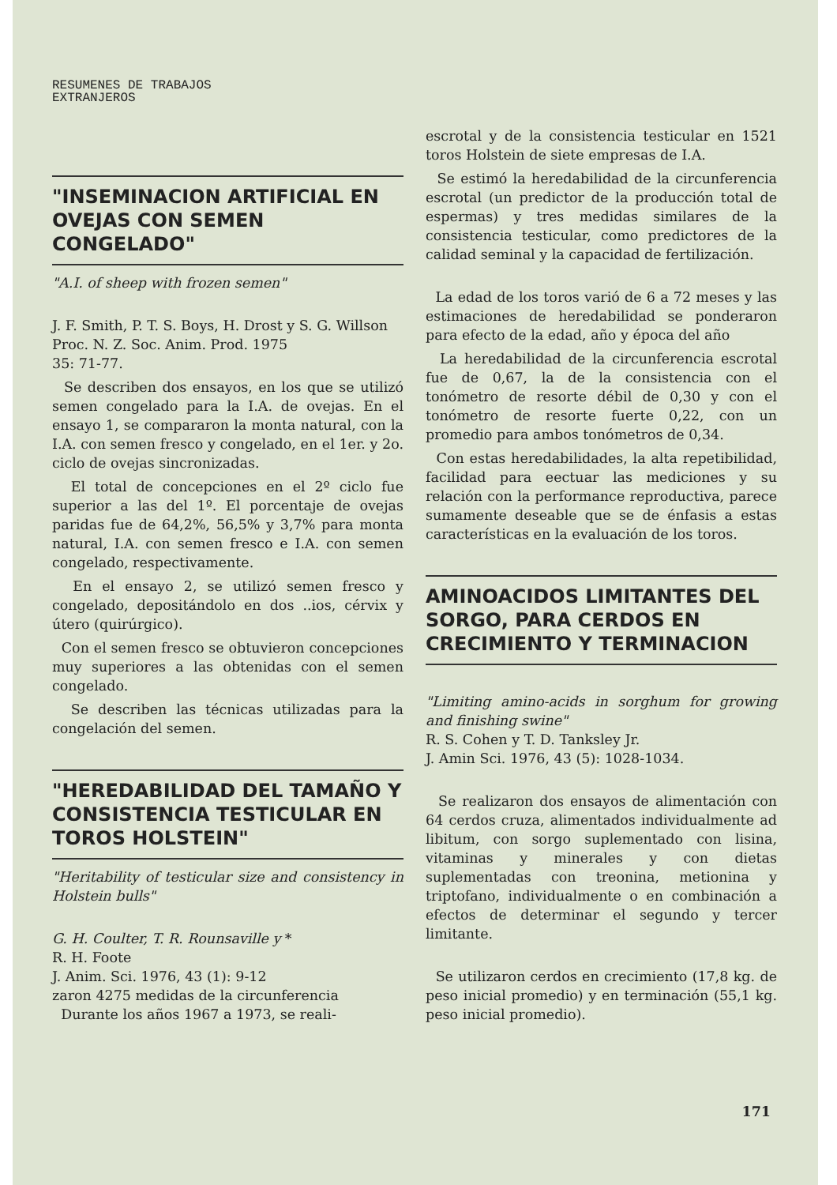RESUMENES DE TRABAJOS
EXTRANJEROS
"INSEMINACION ARTIFICIAL EN OVEJAS CON SEMEN CONGELADO"
"A.I. of sheep with frozen semen"
J. F. Smith, P. T. S. Boys, H. Drost y S. G. Willson
Proc. N. Z. Soc. Anim. Prod. 1975
35: 71-77.
Se describen dos ensayos, en los que se utilizó semen congelado para la I.A. de ovejas. En el ensayo 1, se compararon la monta natural, con la I.A. con semen fresco y congelado, en el 1er. y 2o. ciclo de ovejas sincronizadas.
El total de concepciones en el 2º ciclo fue superior a las del 1º. El porcentaje de ovejas paridas fue de 64,2%, 56,5% y 3,7% para monta natural, I.A. con semen fresco e I.A. con semen congelado, respectivamente.
En el ensayo 2, se utilizó semen fresco y congelado, depositándolo en dos ..ios, cérvix y útero (quirúrgico).
Con el semen fresco se obtuvieron concepciones muy superiores a las obtenidas con el semen congelado.
Se describen las técnicas utilizadas para la congelación del semen.
"HEREDABILIDAD DEL TAMAÑO Y CONSISTENCIA TESTICULAR EN TOROS HOLSTEIN"
"Heritability of testicular size and consistency in Holstein bulls"
G. H. Coulter, T. R. Rounsaville y *
R. H. Foote
J. Anim. Sci. 1976, 43 (1): 9-12
zaron 4275 medidas de la circunferencia
Durante los años 1967 a 1973, se reali-
escrotal y de la consistencia testicular en 1521 toros Holstein de siete empresas de I.A.
Se estimó la heredabilidad de la circunferencia escrotal (un predictor de la producción total de espermas) y tres medidas similares de la consistencia testicular, como predictores de la calidad seminal y la capacidad de fertilización.
La edad de los toros varió de 6 a 72 meses y las estimaciones de heredabilidad se ponderaron para efecto de la edad, año y época del año
La heredabilidad de la circunferencia escrotal fue de 0,67, la de la consistencia con el tonómetro de resorte débil de 0,30 y con el tonómetro de resorte fuerte 0,22, con un promedio para ambos tonómetros de 0,34.
Con estas heredabilidades, la alta repetibilidad, facilidad para eectuar las mediciones y su relación con la performance reproductiva, parece sumamente deseable que se de énfasis a estas características en la evaluación de los toros.
AMINOACIDOS LIMITANTES DEL SORGO, PARA CERDOS EN CRECIMIENTO Y TERMINACION
"Limiting amino-acids in sorghum for growing and finishing swine"
R. S. Cohen y T. D. Tanksley Jr.
J. Amin Sci. 1976, 43 (5): 1028-1034.
Se realizaron dos ensayos de alimentación con 64 cerdos cruza, alimentados individualmente ad libitum, con sorgo suplementado con lisina, vitaminas y minerales y con dietas suplementadas con treonina, metionina y triptofano, individualmente o en combinación a efectos de determinar el segundo y tercer limitante.
Se utilizaron cerdos en crecimiento (17,8 kg. de peso inicial promedio) y en terminación (55,1 kg. peso inicial promedio).
171